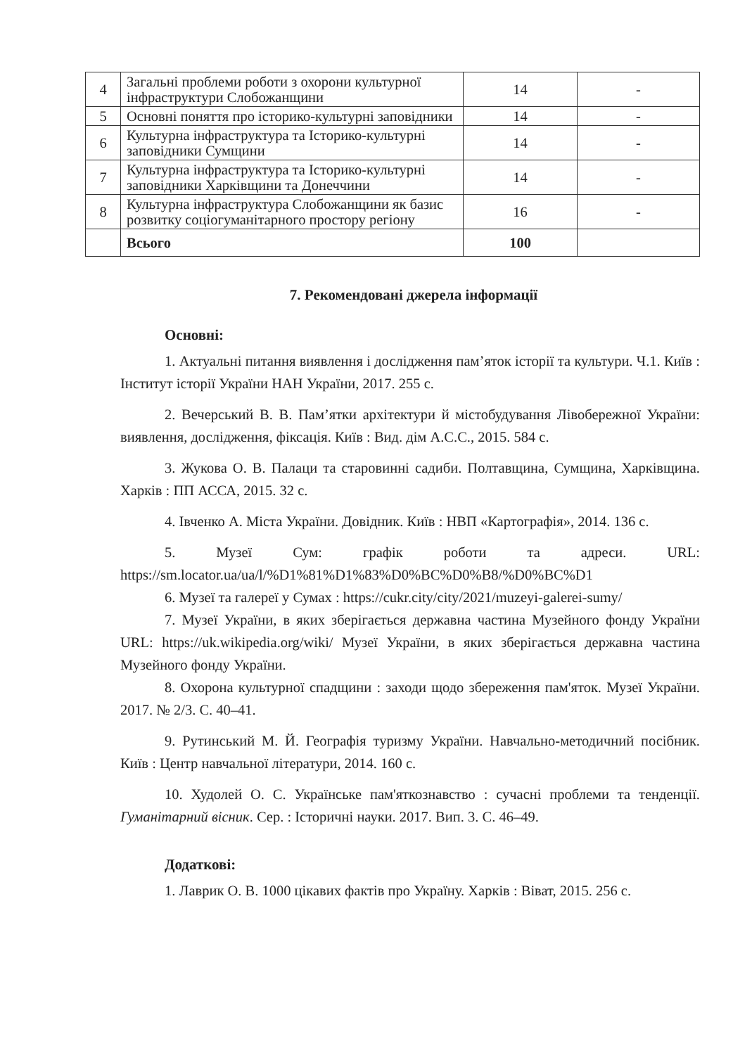| 4 | Загальні проблеми роботи з охорони культурної інфраструктури Слобожанщини | 14 | - |
| 5 | Основні поняття про історико-культурні заповідники | 14 | - |
| 6 | Культурна інфраструктура та Історико-культурні заповідники Сумщини | 14 | - |
| 7 | Культурна інфраструктура та Історико-культурні заповідники Харківщини та Донеччини | 14 | - |
| 8 | Культурна інфраструктура Слобожанщини як базис розвитку соціогуманітарного простору регіону | 16 | - |
| | Всього | 100 | |
7. Рекомендовані джерела інформації
Основні:
1. Актуальні питання виявлення і дослідження пам’яток історії та культури. Ч.1. Київ : Інститут історії України НАН України, 2017. 255 с.
2. Вечерський В. В. Пам’ятки архітектури й містобудування Лівобережної України: виявлення, дослідження, фіксація. Київ : Вид. дім А.С.С., 2015. 584 с.
3. Жукова О. В. Палаци та старовинні садиби. Полтавщина, Сумщина, Харківщина. Харків : ПП АССА, 2015. 32 с.
4. Івченко А. Міста України. Довідник. Київ : НВП «Картографія», 2014. 136 с.
5. Музеї Сум: графік роботи та адреси. URL: https://sm.locator.ua/ua/l/%D1%81%D1%83%D0%BC%D0%B8/%D0%BC%D1
6. Музеї та галереї у Сумах : https://cukr.city/city/2021/muzeyi-galerei-sumy/
7. Музеї України, в яких зберігається державна частина Музейного фонду України URL: https://uk.wikipedia.org/wiki/ Музеї України, в яких зберігається державна частина Музейного фонду України.
8. Охорона культурної спадщини : заходи щодо збереження пам'яток. Музеї України. 2017. № 2/3. С. 40–41.
9. Рутинський М. Й. Географія туризму України. Навчально-методичний посібник. Київ : Центр навчальної літератури, 2014. 160 с.
10. Худолей О. С. Українське пам'яткознавство : сучасні проблеми та тенденції. Гуманітарний вісник. Сер. : Історичні науки. 2017. Вип. 3. С. 46–49.
Додаткові:
1. Лаврик О. В. 1000 цікавих фактів про Україну. Харків : Віват, 2015. 256 с.